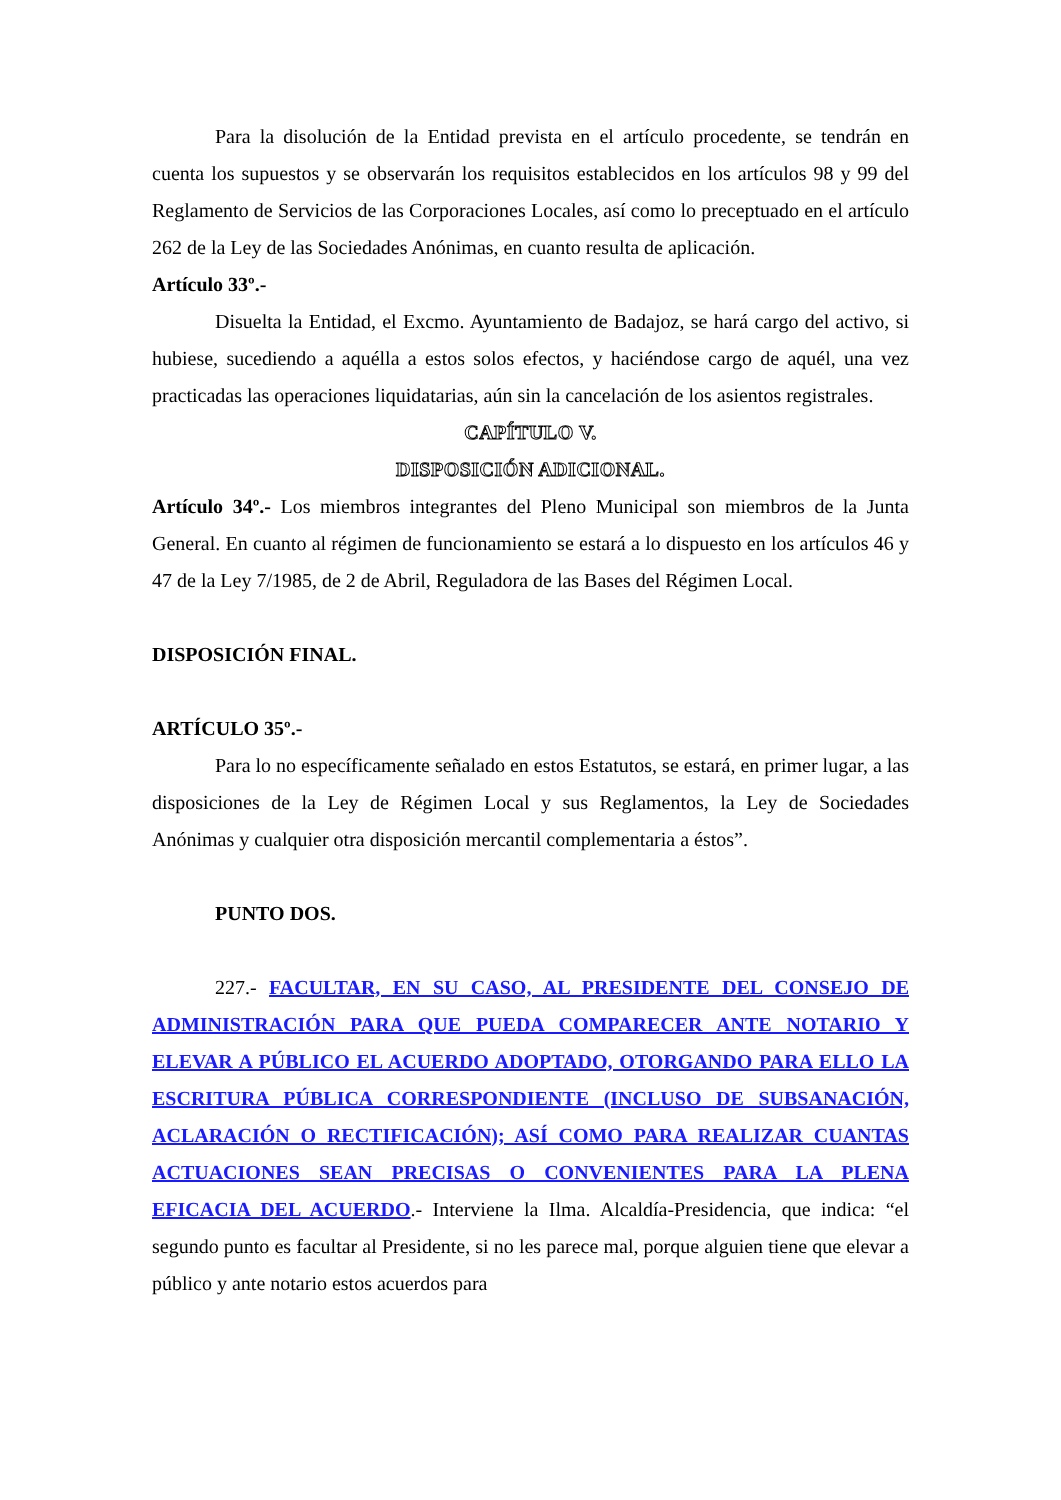Para la disolución de la Entidad prevista en el artículo procedente, se tendrán en cuenta los supuestos y se observarán los requisitos establecidos en los artículos 98 y 99 del Reglamento de Servicios de las Corporaciones Locales, así como lo preceptuado en el artículo 262 de la Ley de las Sociedades Anónimas, en cuanto resulta de aplicación.
Artículo 33º.-
Disuelta la Entidad, el Excmo. Ayuntamiento de Badajoz, se hará cargo del activo, si hubiese, sucediendo a aquélla a estos solos efectos, y haciéndose cargo de aquél, una vez practicadas las operaciones liquidatarias, aún sin la cancelación de los asientos registrales.
CAPÍTULO V.
DISPOSICIÓN ADICIONAL.
Artículo 34º.- Los miembros integrantes del Pleno Municipal son miembros de la Junta General. En cuanto al régimen de funcionamiento se estará a lo dispuesto en los artículos 46 y 47 de la Ley 7/1985, de 2 de Abril, Reguladora de las Bases del Régimen Local.
DISPOSICIÓN FINAL.
ARTÍCULO 35º.-
Para lo no específicamente señalado en estos Estatutos, se estará, en primer lugar, a las disposiciones de la Ley de Régimen Local y sus Reglamentos, la Ley de Sociedades Anónimas y cualquier otra disposición mercantil complementaria a éstos”.
PUNTO DOS.
227.- FACULTAR, EN SU CASO, AL PRESIDENTE DEL CONSEJO DE ADMINISTRACIÓN PARA QUE PUEDA COMPARECER ANTE NOTARIO Y ELEVAR A PÚBLICO EL ACUERDO ADOPTADO, OTORGANDO PARA ELLO LA ESCRITURA PÚBLICA CORRESPONDIENTE (INCLUSO DE SUBSANACIÓN, ACLARACIÓN O RECTIFICACIÓN); ASÍ COMO PARA REALIZAR CUANTAS ACTUACIONES SEAN PRECISAS O CONVENIENTES PARA LA PLENA EFICACIA DEL ACUERDO.- Interviene la Ilma. Alcaldía-Presidencia, que indica: “el segundo punto es facultar al Presidente, si no les parece mal, porque alguien tiene que elevar a público y ante notario estos acuerdos para